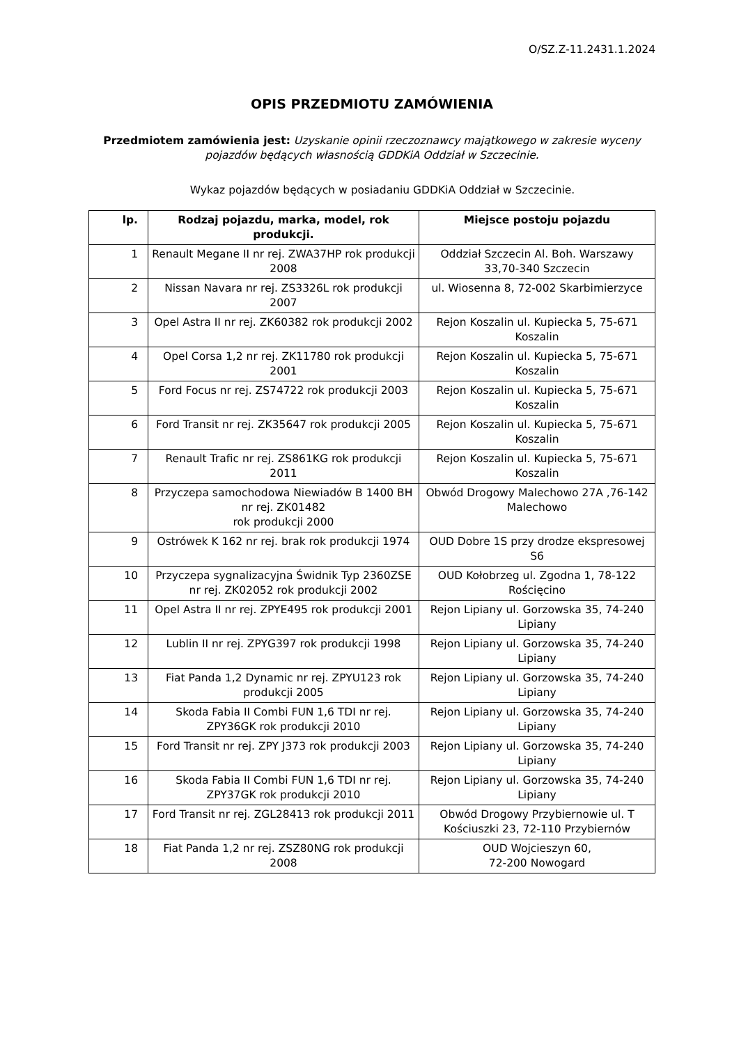O/SZ.Z-11.2431.1.2024
OPIS PRZEDMIOTU ZAMÓWIENIA
Przedmiotem zamówienia jest: Uzyskanie opinii rzeczoznawcy majątkowego w zakresie wyceny pojazdów będących własnością GDDKiA Oddział w Szczecinie.
Wykaz pojazdów będących w posiadaniu GDDKiA Oddział w Szczecinie.
| lp. | Rodzaj pojazdu, marka, model, rok produkcji. | Miejsce postoju pojazdu |
| --- | --- | --- |
| 1 | Renault Megane II nr rej. ZWA37HP rok produkcji 2008 | Oddział Szczecin Al. Boh. Warszawy 33,70-340 Szczecin |
| 2 | Nissan Navara nr rej. ZS3326L rok produkcji 2007 | ul. Wiosenna 8, 72-002 Skarbimierzyce |
| 3 | Opel Astra II nr rej. ZK60382 rok produkcji 2002 | Rejon Koszalin ul. Kupiecka 5, 75-671 Koszalin |
| 4 | Opel Corsa 1,2 nr rej. ZK11780 rok produkcji 2001 | Rejon Koszalin ul. Kupiecka 5, 75-671 Koszalin |
| 5 | Ford Focus nr rej. ZS74722 rok produkcji 2003 | Rejon Koszalin ul. Kupiecka 5, 75-671 Koszalin |
| 6 | Ford Transit nr rej. ZK35647 rok produkcji 2005 | Rejon Koszalin ul. Kupiecka 5, 75-671 Koszalin |
| 7 | Renault Trafic nr rej. ZS861KG rok produkcji 2011 | Rejon Koszalin ul. Kupiecka 5, 75-671 Koszalin |
| 8 | Przyczepa samochodowa Niewiadów B 1400 BH nr rej. ZK01482 rok produkcji 2000 | Obwód Drogowy Malechowo 27A ,76-142 Malechowo |
| 9 | Ostrówek K 162 nr rej. brak rok produkcji 1974 | OUD Dobre 1S przy drodze ekspresowej S6 |
| 10 | Przyczepa sygnalizacyjna Świdnik Typ 2360ZSE nr rej. ZK02052 rok produkcji 2002 | OUD Kołobrzeg ul. Zgodna 1, 78-122 Rościęcino |
| 11 | Opel Astra II nr rej. ZPYE495 rok produkcji 2001 | Rejon Lipiany ul. Gorzowska 35, 74-240 Lipiany |
| 12 | Lublin II nr rej. ZPYG397 rok produkcji 1998 | Rejon Lipiany ul. Gorzowska 35, 74-240 Lipiany |
| 13 | Fiat Panda 1,2 Dynamic nr rej. ZPYU123 rok produkcji 2005 | Rejon Lipiany ul. Gorzowska 35, 74-240 Lipiany |
| 14 | Skoda Fabia II Combi FUN 1,6 TDI nr rej. ZPY36GK rok produkcji 2010 | Rejon Lipiany ul. Gorzowska 35, 74-240 Lipiany |
| 15 | Ford Transit nr rej. ZPY J373 rok produkcji 2003 | Rejon Lipiany ul. Gorzowska 35, 74-240 Lipiany |
| 16 | Skoda Fabia II Combi FUN 1,6 TDI nr rej. ZPY37GK rok produkcji 2010 | Rejon Lipiany ul. Gorzowska 35, 74-240 Lipiany |
| 17 | Ford Transit nr rej. ZGL28413 rok produkcji 2011 | Obwód Drogowy Przybiernowie ul. T Kościuszki 23, 72-110 Przybiernów |
| 18 | Fiat Panda 1,2 nr rej. ZSZ80NG rok produkcji 2008 | OUD Wojcieszyn 60, 72-200 Nowogard |